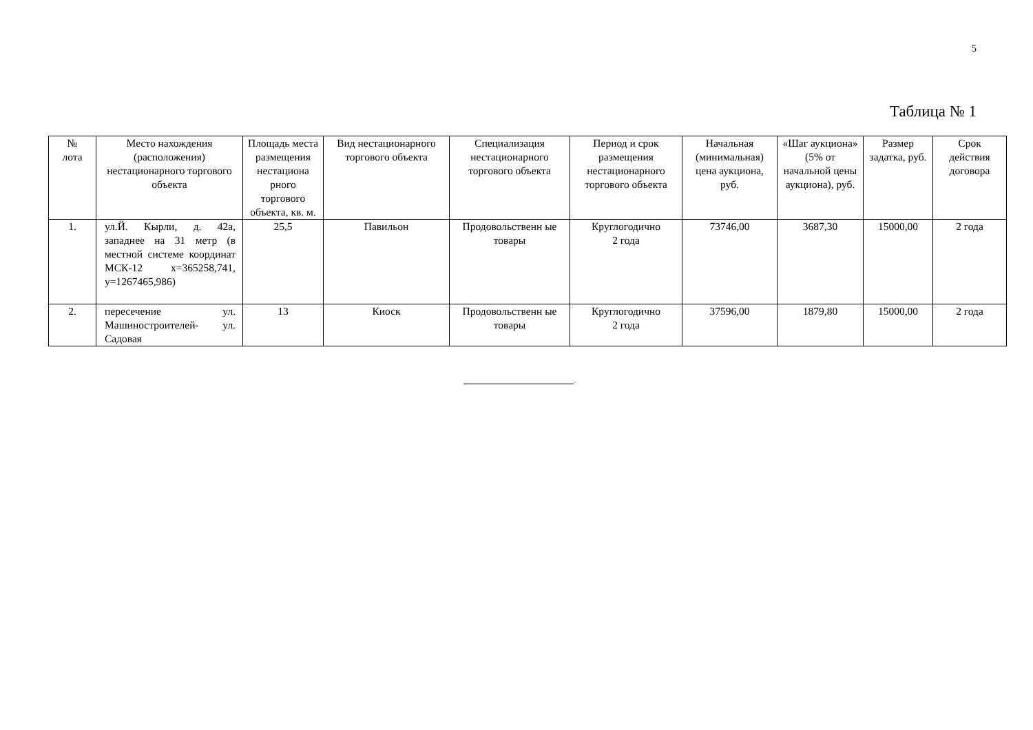5
Таблица № 1
| № лота | Место нахождения (расположения) нестационарного торгового объекта | Площадь места размещения нестациона рного торгового объекта, кв. м. | Вид нестационарного торгового объекта | Специализация нестационарного торгового объекта | Период и срок размещения нестационарного торгового объекта | Начальная (минимальная) цена аукциона, руб. | «Шаг аукциона» (5% от начальной цены аукциона), руб. | Размер задатка, руб. | Срок действия договора |
| --- | --- | --- | --- | --- | --- | --- | --- | --- | --- |
| 1. | ул.Й. Кырли, д. 42а, западнее на 31 метр (в местной системе координат МСК-12 x=365258,741, y=1267465,986) | 25,5 | Павильон | Продовольственн ые товары | Круглогодично 2 года | 73746,00 | 3687,30 | 15000,00 | 2 года |
| 2. | пересечение ул. Машиностроителей- ул. Садовая | 13 | Киоск | Продовольственн ые товары | Круглогодично 2 года | 37596,00 | 1879,80 | 15000,00 | 2 года |